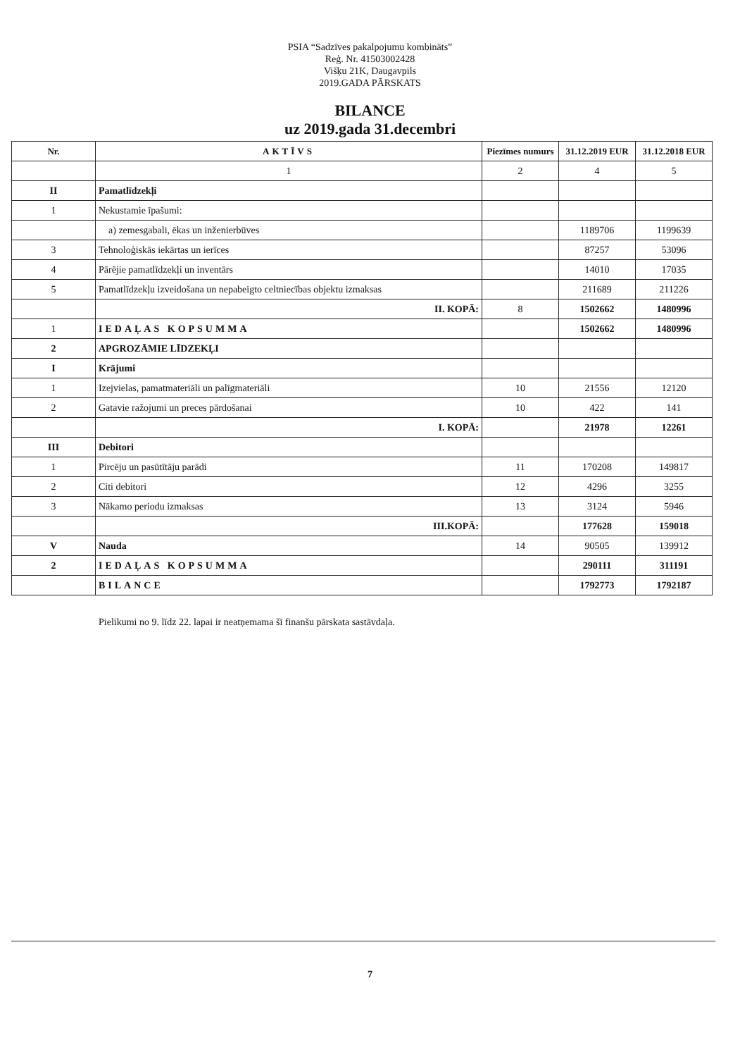PSIA “Sadzīves pakalpojumu kombināts”
Reģ. Nr. 41503002428
Višķu 21K, Daugavpils
2019.GADA PĀRSKATS
BILANCE
uz 2019.gada 31.decembri
| Nr. | AKTĪVS | Piezīmes numurs | 31.12.2019 EUR | 31.12.2018 EUR |
| --- | --- | --- | --- | --- |
| | 1 | 2 | 4 | 5 |
| II | Pamatlīdzekļi | | | |
| 1 | Nekustamie īpašumi: | | | |
| | a) zemesgabali, ēkas un inženierbūves | | 1189706 | 1199639 |
| 3 | Tehnoloģiskās iekārtas un ierīces | | 87257 | 53096 |
| 4 | Pārējie pamatlīdzekļi un inventārs | | 14010 | 17035 |
| 5 | Pamatlīdzekļu izveidošana un nepabeigto celtniecības objektu izmaksas | | 211689 | 211226 |
| | II. KOPĀ: | 8 | 1502662 | 1480996 |
| 1 | IEDAĻAS KOPSUMMA | | 1502662 | 1480996 |
| 2 | APGROZĀMIE LĪDZEKĻI | | | |
| I | Krājumi | | | |
| 1 | Izejvielas, pamatmateriāli un palīgmateriāli | 10 | 21556 | 12120 |
| 2 | Gatavie ražojumi un preces pārdošanai | 10 | 422 | 141 |
| | I. KOPĀ: | | 21978 | 12261 |
| III | Debitori | | | |
| 1 | Pircēju un pasūtītāju parādi | 11 | 170208 | 149817 |
| 2 | Citi debitori | 12 | 4296 | 3255 |
| 3 | Nākamo periodu izmaksas | 13 | 3124 | 5946 |
| | III.KOPĀ: | | 177628 | 159018 |
| V | Nauda | 14 | 90505 | 139912 |
| 2 | IEDAĻAS KOPSUMMA | | 290111 | 311191 |
| | BILANCE | | 1792773 | 1792187 |
Pielikumi no 9. līdz 22. lapai ir neatņemama šī finanšu pārskata sastāvdaļa.
7